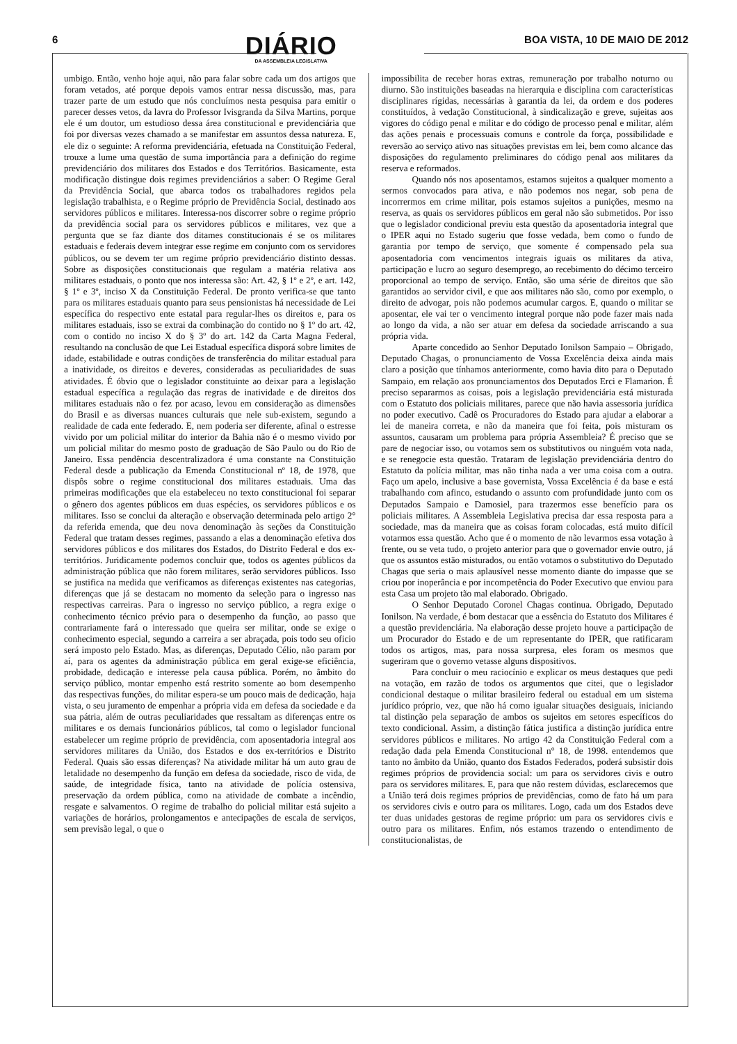6
DIÁRIO
DA ASSEMBLEIA LEGISLATIVA
BOA VISTA, 10 DE MAIO DE 2012
umbigo. Então, venho hoje aqui, não para falar sobre cada um dos artigos que foram vetados, até porque depois vamos entrar nessa discussão, mas, para trazer parte de um estudo que nós concluímos nesta pesquisa para emitir o parecer desses vetos, da lavra do Professor Ivisgranda da Silva Martins, porque ele é um doutor, um estudioso dessa área constitucional e previdenciária que foi por diversas vezes chamado a se manifestar em assuntos dessa natureza. E, ele diz o seguinte: A reforma previdenciária, efetuada na Constituição Federal, trouxe a lume uma questão de suma importância para a definição do regime previdenciário dos militares dos Estados e dos Territórios. Basicamente, esta modificação distingue dois regimes previdenciários a saber: O Regime Geral da Previdência Social, que abarca todos os trabalhadores regidos pela legislação trabalhista, e o Regime próprio de Previdência Social, destinado aos servidores públicos e militares. Interessa-nos discorrer sobre o regime próprio da previdência social para os servidores públicos e militares, vez que a pergunta que se faz diante dos ditames constitucionais é se os militares estaduais e federais devem integrar esse regime em conjunto com os servidores públicos, ou se devem ter um regime próprio previdenciário distinto dessas. Sobre as disposições constitucionais que regulam a matéria relativa aos militares estaduais, o ponto que nos interessa são: Art. 42, § 1º e 2º, e art. 142, § 1º e 3º, inciso X da Constituição Federal. De pronto verifica-se que tanto para os militares estaduais quanto para seus pensionistas há necessidade de Lei específica do respectivo ente estatal para regular-lhes os direitos e, para os militares estaduais, isso se extrai da combinação do contido no § 1º do art. 42, com o contido no inciso X do § 3º do art. 142 da Carta Magna Federal, resultando na conclusão de que Lei Estadual específica disporá sobre limites de idade, estabilidade e outras condições de transferência do militar estadual para a inatividade, os direitos e deveres, consideradas as peculiaridades de suas atividades. É óbvio que o legislador constituinte ao deixar para a legislação estadual específica a regulação das regras de inatividade e de direitos dos militares estaduais não o fez por acaso, levou em consideração as dimensões do Brasil e as diversas nuances culturais que nele sub-existem, segundo a realidade de cada ente federado. E, nem poderia ser diferente, afinal o estresse vivido por um policial militar do interior da Bahia não é o mesmo vivido por um policial militar do mesmo posto de graduação de São Paulo ou do Rio de Janeiro. Essa pendência descentralizadora é uma constante na Constituição Federal desde a publicação da Emenda Constitucional nº 18, de 1978, que dispôs sobre o regime constitucional dos militares estaduais. Uma das primeiras modificações que ela estabeleceu no texto constitucional foi separar o gênero dos agentes públicos em duas espécies, os servidores públicos e os militares. Isso se conclui da alteração e observação determinada pelo artigo 2° da referida emenda, que deu nova denominação às seções da Constituição Federal que tratam desses regimes, passando a elas a denominação efetiva dos servidores públicos e dos militares dos Estados, do Distrito Federal e dos ex-territórios. Juridicamente podemos concluir que, todos os agentes públicos da administração pública que não forem militares, serão servidores públicos. Isso se justifica na medida que verificamos as diferenças existentes nas categorias, diferenças que já se destacam no momento da seleção para o ingresso nas respectivas carreiras. Para o ingresso no serviço público, a regra exige o conhecimento técnico prévio para o desempenho da função, ao passo que contrariamente fará o interessado que queira ser militar, onde se exige o conhecimento especial, segundo a carreira a ser abraçada, pois todo seu oficio será imposto pelo Estado. Mas, as diferenças, Deputado Célio, não param por aí, para os agentes da administração pública em geral exige-se eficiência, probidade, dedicação e interesse pela causa pública. Porém, no âmbito do serviço público, montar empenho está restrito somente ao bom desempenho das respectivas funções, do militar espera-se um pouco mais de dedicação, haja vista, o seu juramento de empenhar a própria vida em defesa da sociedade e da sua pátria, além de outras peculiaridades que ressaltam as diferenças entre os militares e os demais funcionários públicos, tal como o legislador funcional estabelecer um regime próprio de previdência, com aposentadoria integral aos servidores militares da União, dos Estados e dos ex-territórios e Distrito Federal. Quais são essas diferenças? Na atividade militar há um auto grau de letalidade no desempenho da função em defesa da sociedade, risco de vida, de saúde, de integridade física, tanto na atividade de polícia ostensiva, preservação da ordem pública, como na atividade de combate a incêndio, resgate e salvamentos. O regime de trabalho do policial militar está sujeito a variações de horários, prolongamentos e antecipações de escala de serviços, sem previsão legal, o que o
impossibilita de receber horas extras, remuneração por trabalho noturno ou diurno. São instituições baseadas na hierarquia e disciplina com características disciplinares rígidas, necessárias à garantia da lei, da ordem e dos poderes constituídos, à vedação Constitucional, à sindicalização e greve, sujeitas aos vigores do código penal e militar e do código de processo penal e militar, além das ações penais e processuais comuns e controle da força, possibilidade e reversão ao serviço ativo nas situações previstas em lei, bem como alcance das disposições do regulamento preliminares do código penal aos militares da reserva e reformados.
Quando nós nos aposentamos, estamos sujeitos a qualquer momento a sermos convocados para ativa, e não podemos nos negar, sob pena de incorrermos em crime militar, pois estamos sujeitos a punições, mesmo na reserva, as quais os servidores públicos em geral não são submetidos. Por isso que o legislador condicional previu esta questão da aposentadoria integral que o IPER aqui no Estado sugeriu que fosse vedada, bem como o fundo de garantia por tempo de serviço, que somente é compensado pela sua aposentadoria com vencimentos integrais iguais os militares da ativa, participação e lucro ao seguro desemprego, ao recebimento do décimo terceiro proporcional ao tempo de serviço. Então, são uma série de direitos que são garantidos ao servidor civil, e que aos militares não são, como por exemplo, o direito de advogar, pois não podemos acumular cargos. E, quando o militar se aposentar, ele vai ter o vencimento integral porque não pode fazer mais nada ao longo da vida, a não ser atuar em defesa da sociedade arriscando a sua própria vida.
Aparte concedido ao Senhor Deputado Ionilson Sampaio – Obrigado, Deputado Chagas, o pronunciamento de Vossa Excelência deixa ainda mais claro a posição que tínhamos anteriormente, como havia dito para o Deputado Sampaio, em relação aos pronunciamentos dos Deputados Erci e Flamarion. É preciso separarmos as coisas, pois a legislação previdenciária está misturada com o Estatuto dos policiais militares, parece que não havia assessoria jurídica no poder executivo. Cadê os Procuradores do Estado para ajudar a elaborar a lei de maneira correta, e não da maneira que foi feita, pois misturam os assuntos, causaram um problema para própria Assembleia? É preciso que se pare de negociar isso, ou votamos sem os substitutivos ou ninguém vota nada, e se renegocie esta questão. Trataram de legislação previdenciária dentro do Estatuto da polícia militar, mas não tinha nada a ver uma coisa com a outra. Faço um apelo, inclusive a base governista, Vossa Excelência é da base e está trabalhando com afinco, estudando o assunto com profundidade junto com os Deputados Sampaio e Damosiel, para trazermos esse benefício para os policiais militares. A Assembleia Legislativa precisa dar essa resposta para a sociedade, mas da maneira que as coisas foram colocadas, está muito difícil votarmos essa questão. Acho que é o momento de não levarmos essa votação à frente, ou se veta tudo, o projeto anterior para que o governador envie outro, já que os assuntos estão misturados, ou então votamos o substitutivo do Deputado Chagas que seria o mais aplausível nesse momento diante do impasse que se criou por inoperância e por incompetência do Poder Executivo que enviou para esta Casa um projeto tão mal elaborado. Obrigado.
O Senhor Deputado Coronel Chagas continua. Obrigado, Deputado Ionilson. Na verdade, é bom destacar que a essência do Estatuto dos Militares é a questão previdenciária. Na elaboração desse projeto houve a participação de um Procurador do Estado e de um representante do IPER, que ratificaram todos os artigos, mas, para nossa surpresa, eles foram os mesmos que sugeriram que o governo vetasse alguns dispositivos.
Para concluir o meu raciocínio e explicar os meus destaques que pedi na votação, em razão de todos os argumentos que citei, que o legislador condicional destaque o militar brasileiro federal ou estadual em um sistema jurídico próprio, vez, que não há como igualar situações desiguais, iniciando tal distinção pela separação de ambos os sujeitos em setores específicos do texto condicional. Assim, a distinção fática justifica a distinção jurídica entre servidores públicos e militares. No artigo 42 da Constituição Federal com a redação dada pela Emenda Constitucional n° 18, de 1998. entendemos que tanto no âmbito da União, quanto dos Estados Federados, poderá subsistir dois regimes próprios de providencia social: um para os servidores civis e outro para os servidores militares. E, para que não restem dúvidas, esclarecemos que a União terá dois regimes próprios de previdências, como de fato há um para os servidores civis e outro para os militares. Logo, cada um dos Estados deve ter duas unidades gestoras de regime próprio: um para os servidores civis e outro para os militares. Enfim, nós estamos trazendo o entendimento de constitucionalistas, de